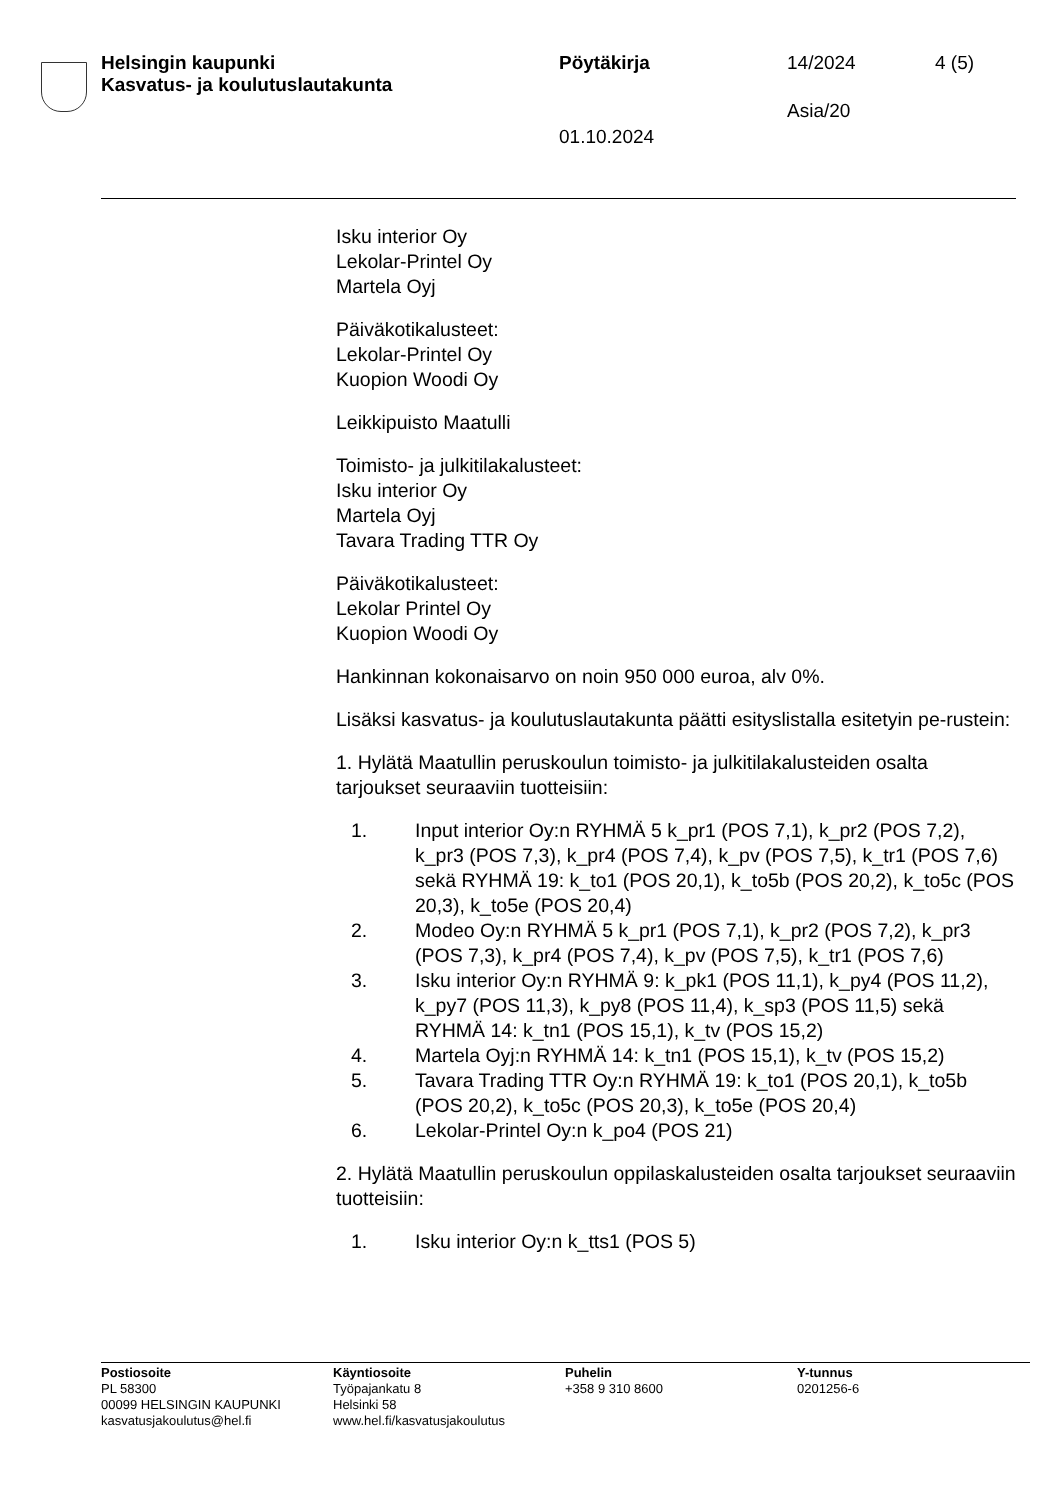Helsingin kaupunki
Kasvatus- ja koulutuslautakunta
Pöytäkirja 14/2024 4 (5)
Asia/20
01.10.2024
Isku interior Oy
Lekolar-Printel Oy
Martela Oyj
Päiväkotikalusteet:
Lekolar-Printel Oy
Kuopion Woodi Oy
Leikkipuisto Maatulli
Toimisto- ja julkitilakalusteet:
Isku interior Oy
Martela Oyj
Tavara Trading TTR Oy
Päiväkotikalusteet:
Lekolar Printel Oy
Kuopion Woodi Oy
Hankinnan kokonaisarvo on noin 950 000 euroa, alv 0%.
Lisäksi kasvatus- ja koulutuslautakunta päätti esityslistalla esitetyin pe-rustein:
1. Hylätä Maatullin peruskoulun toimisto- ja julkitilakalusteiden osalta tarjoukset seuraaviin tuotteisiin:
1. Input interior Oy:n RYHMÄ 5 k_pr1 (POS 7,1), k_pr2 (POS 7,2), k_pr3 (POS 7,3), k_pr4 (POS 7,4), k_pv (POS 7,5), k_tr1 (POS 7,6) sekä RYHMÄ 19: k_to1 (POS 20,1), k_to5b (POS 20,2), k_to5c (POS 20,3), k_to5e (POS 20,4)
2. Modeo Oy:n RYHMÄ 5 k_pr1 (POS 7,1), k_pr2 (POS 7,2), k_pr3 (POS 7,3), k_pr4 (POS 7,4), k_pv (POS 7,5), k_tr1 (POS 7,6)
3. Isku interior Oy:n RYHMÄ 9: k_pk1 (POS 11,1), k_py4 (POS 11,2), k_py7 (POS 11,3), k_py8 (POS 11,4), k_sp3 (POS 11,5) sekä RYHMÄ 14: k_tn1 (POS 15,1), k_tv (POS 15,2)
4. Martela Oyj:n RYHMÄ 14: k_tn1 (POS 15,1), k_tv (POS 15,2)
5. Tavara Trading TTR Oy:n RYHMÄ 19: k_to1 (POS 20,1), k_to5b (POS 20,2), k_to5c (POS 20,3), k_to5e (POS 20,4)
6. Lekolar-Printel Oy:n k_po4 (POS 21)
2. Hylätä Maatullin peruskoulun oppilaskalusteiden osalta tarjoukset seuraaviin tuotteisiin:
1. Isku interior Oy:n k_tts1 (POS 5)
Postiosoite
PL 58300
00099 HELSINGIN KAUPUNKI
kasvatusjakoulutus@hel.fi
Käyntiosoite
Työpajankatu 8
Helsinki 58
www.hel.fi/kasvatusjakoulutus
Puhelin
+358 9 310 8600
Y-tunnus
0201256-6